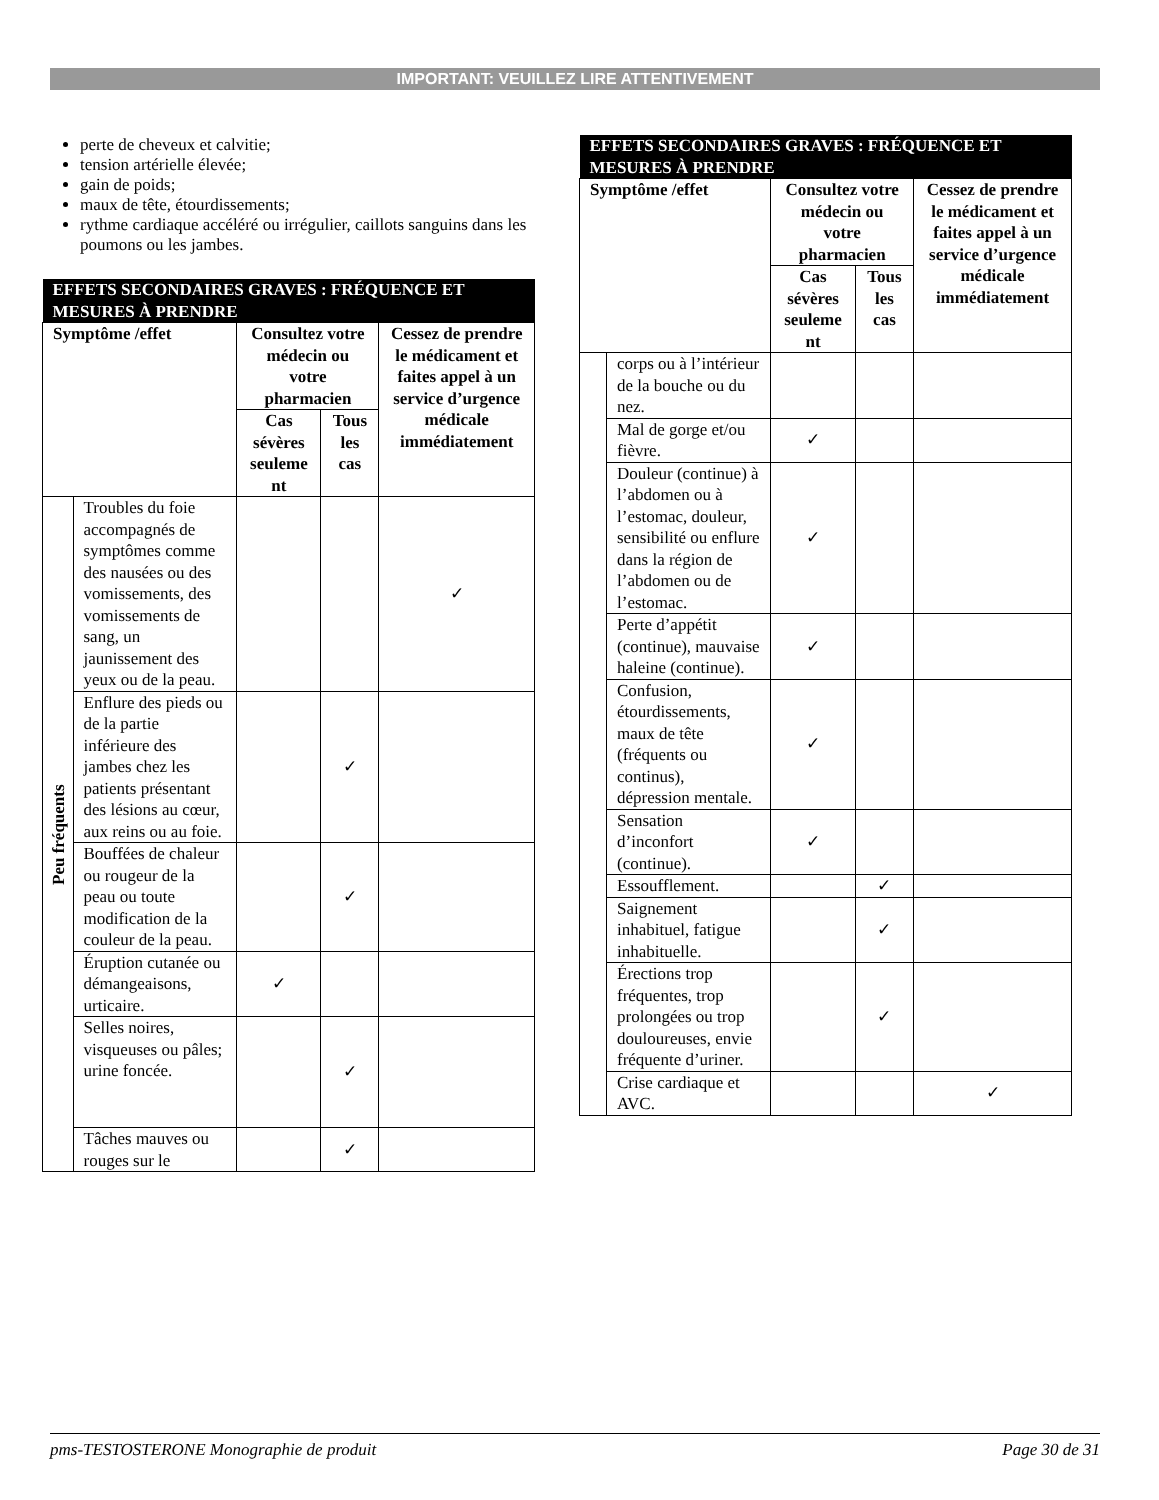IMPORTANT: VEUILLEZ LIRE ATTENTIVEMENT
perte de cheveux et calvitie;
tension artérielle élevée;
gain de poids;
maux de tête, étourdissements;
rythme cardiaque accéléré ou irrégulier, caillots sanguins dans les poumons ou les jambes.
| EFFETS SECONDAIRES GRAVES : FRÉQUENCE ET MESURES À PRENDRE | | | | |
| --- | --- | --- | --- | --- |
| Symptôme /effet | | Consultez votre médecin ou votre pharmacien | | Cessez de prendre le médicament et faites appel à un service d’urgence médicale immédiatement |
| | | Cas sévères seuleme nt | Tous les cas | |
| Peu fréquents | Troubles du foie accompagnés de symptômes comme des nausées ou des vomissements, des vomissements de sang, un jaunissement des yeux ou de la peau. | | | ✓ |
| | Enflure des pieds ou de la partie inférieure des jambes chez les patients présentant des lésions au cœur, aux reins ou au foie. | | ✓ | |
| | Bouffées de chaleur ou rougeur de la peau ou toute modification de la couleur de la peau. | | ✓ | |
| | Éruption cutanée ou démangeaisons, urticaire. | ✓ | | |
| | Selles noires, visqueuses ou pâles; urine foncée. | | ✓ | |
| | Tâches mauves ou rouges sur le | | ✓ | |
| EFFETS SECONDAIRES GRAVES : FRÉQUENCE ET MESURES À PRENDRE | | | | |
| --- | --- | --- | --- | --- |
| Symptôme /effet | | Consultez votre médecin ou votre pharmacien | | Cessez de prendre le médicament et faites appel à un service d’urgence médicale immédiatement |
| | | Cas sévères seuleme nt | Tous les cas | |
| | corps ou à l’intérieur de la bouche ou du nez. | | | |
| | Mal de gorge et/ou fièvre. | ✓ | | |
| | Douleur (continue) à l’abdomen ou à l’estomac, douleur, sensibilité ou enflure dans la région de l’abdomen ou de l’estomac. | ✓ | | |
| | Perte d’appétit (continue), mauvaise haleine (continue). | ✓ | | |
| | Confusion, étourdissements, maux de tête (fréquents ou continus), dépression mentale. | ✓ | | |
| | Sensation d’inconfort (continue). | ✓ | | |
| | Essoufflement. | | ✓ | |
| | Saignement inhabituel, fatigue inhabituelle. | | ✓ | |
| | Érections trop fréquentes, trop prolongées ou trop douloureuses, envie fréquente d’uriner. | | ✓ | |
| | Crise cardiaque et AVC. | | | ✓ |
pms-TESTOSTERONE Monographie de produit Page 30 de 31